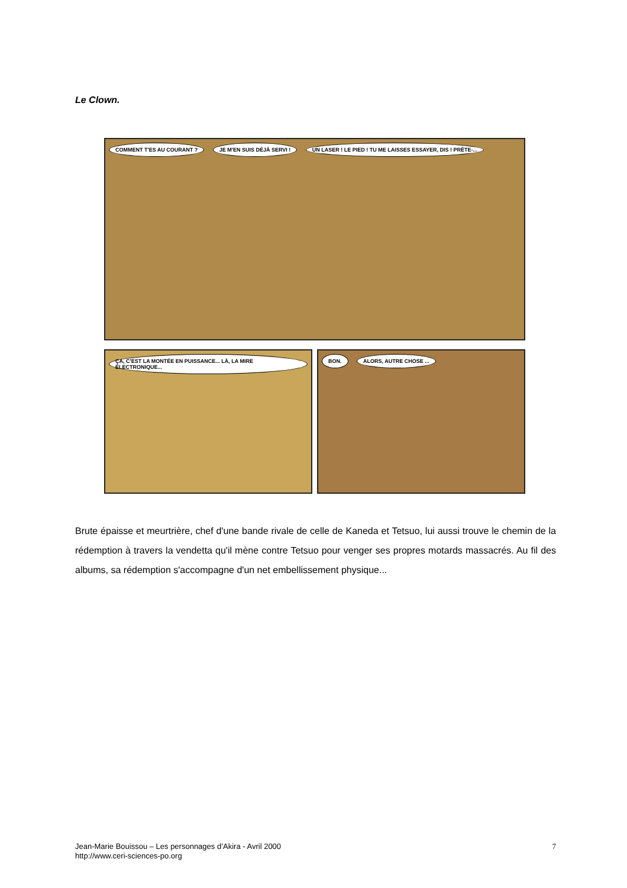Le Clown.
COMMENT T'ES AU COURANT ? JE M'EN SUIS DÉJÀ SERVI ! UN LASER ! LE PIED ! TU ME LAISSES ESSAYER, DIS ! PRÊTE-...
ÇA, C'EST LA MONTÉE EN PUISSANCE... LÀ, LA MIRE ÉLECTRONIQUE...
BON. ALORS, AUTRE CHOSE ...
Brute épaisse et meurtrière, chef d'une bande rivale de celle de Kaneda et Tetsuo, lui aussi trouve le chemin de la rédemption à travers la vendetta qu'il mène contre Tetsuo pour venger ses propres motards massacrés. Au fil des albums, sa rédemption s'accompagne d'un net embellissement physique...
Jean-Marie Bouissou – Les personnages d’Akira - Avril 2000
http://www.ceri-sciences-po.org
7